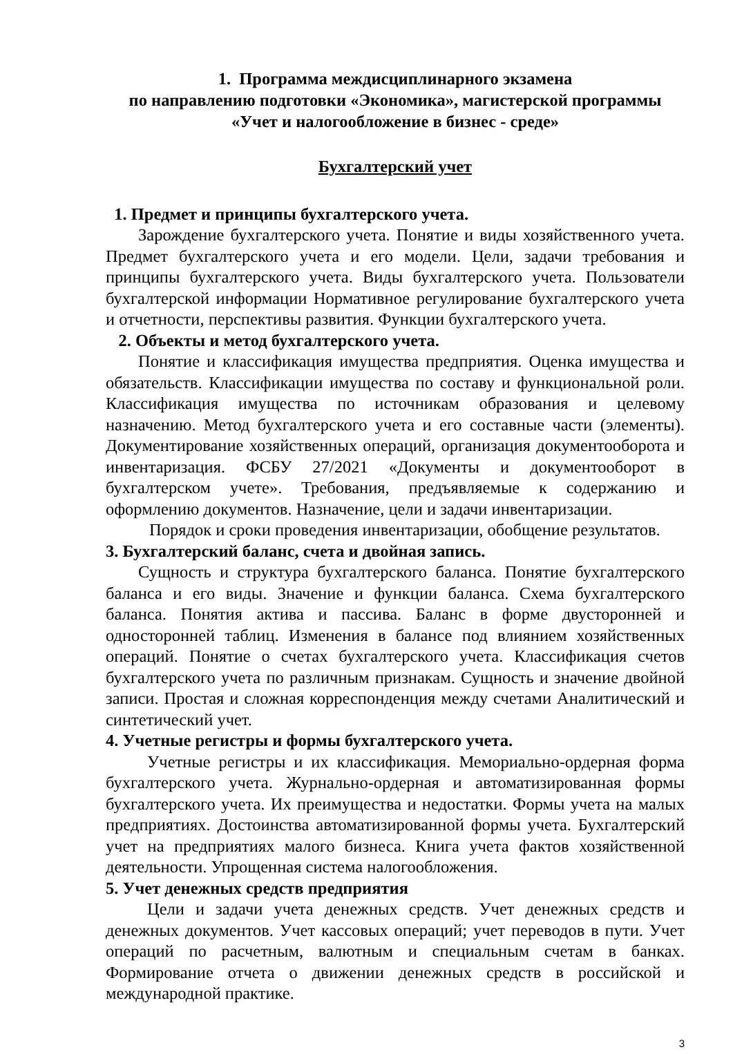1. Программа междисциплинарного экзамена
по направлению подготовки «Экономика», магистерской программы
«Учет и налогообложение в бизнес - среде»
Бухгалтерский учет
1. Предмет и принципы бухгалтерского учета.
Зарождение бухгалтерского учета. Понятие и виды хозяйственного учета. Предмет бухгалтерского учета и его модели. Цели, задачи требования и принципы бухгалтерского учета. Виды бухгалтерского учета. Пользователи бухгалтерской информации Нормативное регулирование бухгалтерского учета и отчетности, перспективы развития. Функции бухгалтерского учета.
2. Объекты и метод бухгалтерского учета.
Понятие и классификация имущества предприятия. Оценка имущества и обязательств. Классификации имущества по составу и функциональной роли. Классификация имущества по источникам образования и целевому назначению. Метод бухгалтерского учета и его составные части (элементы). Документирование хозяйственных операций, организация документооборота и инвентаризация. ФСБУ 27/2021 «Документы и документооборот в бухгалтерском учете». Требования, предъявляемые к содержанию и оформлению документов. Назначение, цели и задачи инвентаризации.
Порядок и сроки проведения инвентаризации, обобщение результатов.
3. Бухгалтерский баланс, счета и двойная запись.
Сущность и структура бухгалтерского баланса. Понятие бухгалтерского баланса и его виды. Значение и функции баланса. Схема бухгалтерского баланса. Понятия актива и пассива. Баланс в форме двусторонней и односторонней таблиц. Изменения в балансе под влиянием хозяйственных операций. Понятие о счетах бухгалтерского учета. Классификация счетов бухгалтерского учета по различным признакам. Сущность и значение двойной записи. Простая и сложная корреспонденция между счетами Аналитический и синтетический учет.
4. Учетные регистры и формы бухгалтерского учета.
Учетные регистры и их классификация. Мемориально-ордерная форма бухгалтерского учета. Журнально-ордерная и автоматизированная формы бухгалтерского учета. Их преимущества и недостатки. Формы учета на малых предприятиях. Достоинства автоматизированной формы учета. Бухгалтерский учет на предприятиях малого бизнеса. Книга учета фактов хозяйственной деятельности. Упрощенная система налогообложения.
5. Учет денежных средств предприятия
Цели и задачи учета денежных средств. Учет денежных средств и денежных документов. Учет кассовых операций; учет переводов в пути. Учет операций по расчетным, валютным и специальным счетам в банках. Формирование отчета о движении денежных средств в российской и международной практике.
3